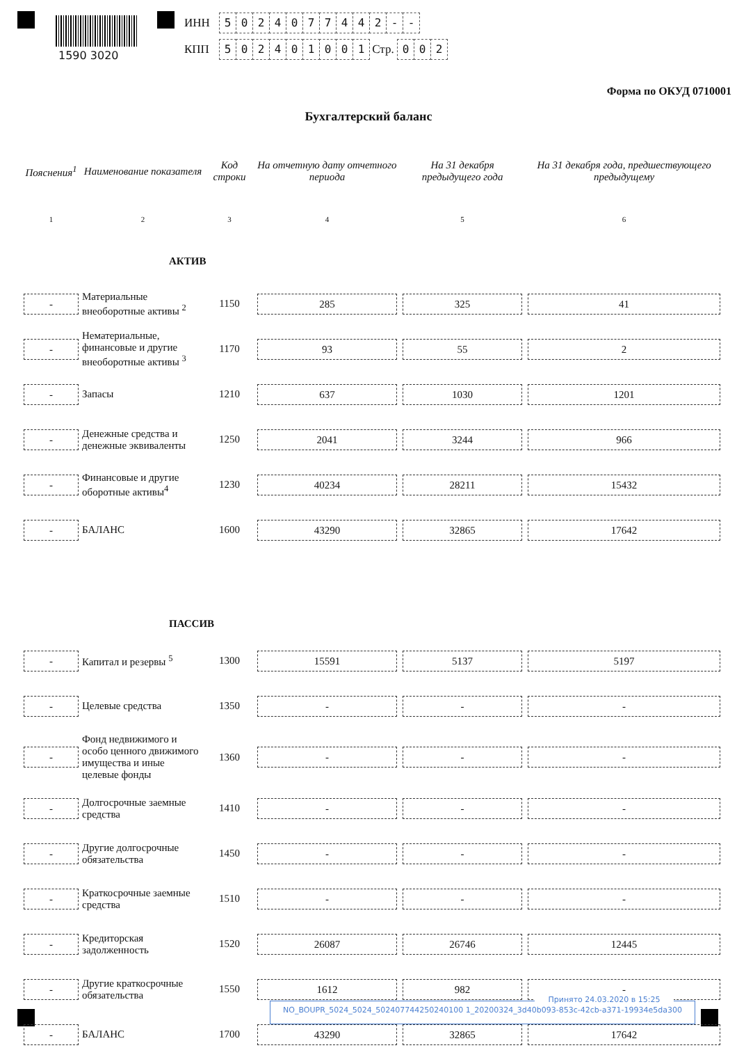1590 3020
ИНН 5024077442 - -
КПП 502401001 Стр. 0 0 2
Форма по ОКУД 0710001
Бухгалтерский баланс
| Пояснения<sup>1</sup> | Наименование показателя | Код строки | На отчетную дату отчетного периода | На 31 декабря предыдущего года | На 31 декабря года, предшествующего предыдущему |
| --- | --- | --- | --- | --- | --- |
| 1 | 2 | 3 | 4 | 5 | 6 |
| АКТИВ | | | | | |
| - | Материальные внеоборотные активы <sup>2</sup> | 1150 | 285 | 325 | 41 |
| - | Нематериальные, финансовые и другие внеоборотные активы <sup>3</sup> | 1170 | 93 | 55 | 2 |
| - | Запасы | 1210 | 637 | 1030 | 1201 |
| - | Денежные средства и денежные эквиваленты | 1250 | 2041 | 3244 | 966 |
| - | Финансовые и другие оборотные активы<sup>4</sup> | 1230 | 40234 | 28211 | 15432 |
| - | БАЛАНС | 1600 | 43290 | 32865 | 17642 |
| ПАССИВ | | | | | |
| - | Капитал и резервы <sup>5</sup> | 1300 | 15591 | 5137 | 5197 |
| - | Целевые средства | 1350 | - | - | - |
| - | Фонд недвижимого и особо ценного движимого имущества и иные целевые фонды | 1360 | - | - | - |
| - | Долгосрочные заемные средства | 1410 | - | - | - |
| - | Другие долгосрочные обязательства | 1450 | - | - | - |
| - | Краткосрочные заемные средства | 1510 | - | - | - |
| - | Кредиторская задолженность | 1520 | 26087 | 26746 | 12445 |
| - | Другие краткосрочные обязательства | 1550 | 1612 | 982 | - |
| - | БАЛАНС | 1700 | 43290 | 32865 | 17642 |
Принято 24.03.2020 в 15:25
NO_BOUPR_5024_5024_502407744250240100 1_20200324_3d40b093-853c-42cb-a371-19934e5da300